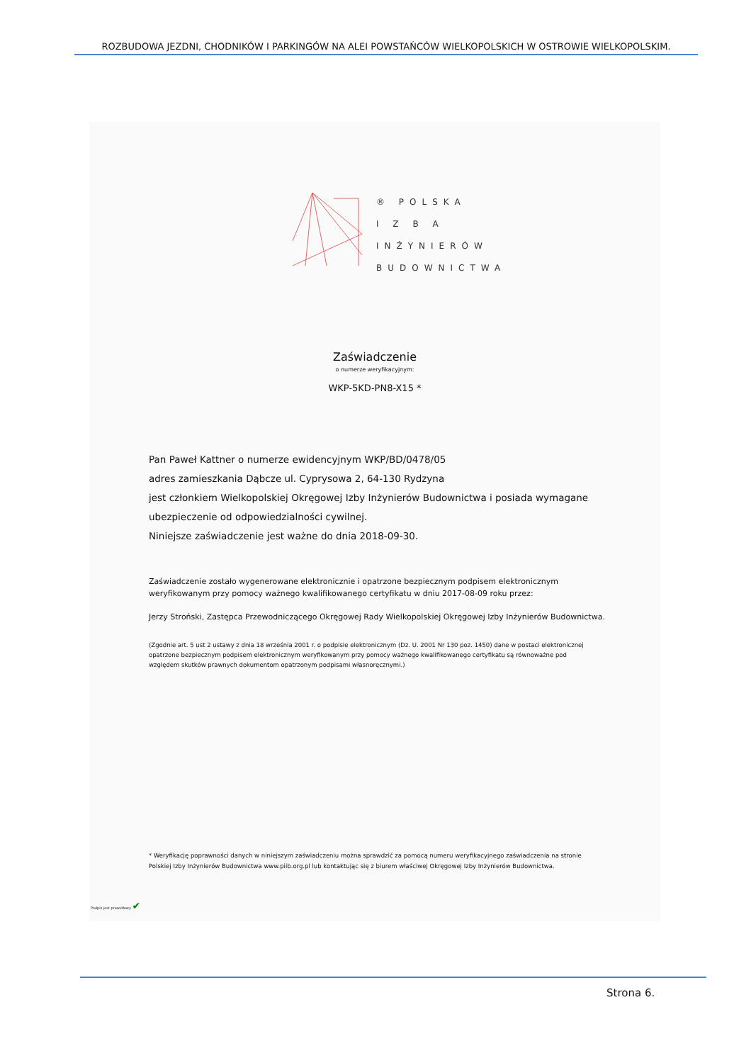ROZBUDOWA JEZDNI, CHODNIKÓW I PARKINGÓW NA ALEI POWSTAŃCÓW WIELKOPOLSKICH W OSTROWIE WIELKOPOLSKIM.
® POLSKA
I Z B A
INŻYNIERÓW
BUDOWNICTWA
Zaświadczenie
o numerze weryfikacyjnym:
WKP-5KD-PN8-X15 *
Pan Paweł Kattner o numerze ewidencyjnym WKP/BD/0478/05
adres zamieszkania Dąbcze ul. Cyprysowa 2, 64-130 Rydzyna
jest członkiem Wielkopolskiej Okręgowej Izby Inżynierów Budownictwa i posiada wymagane ubezpieczenie od odpowiedzialności cywilnej.
Niniejsze zaświadczenie jest ważne do dnia 2018-09-30.
Zaświadczenie zostało wygenerowane elektronicznie i opatrzone bezpiecznym podpisem elektronicznym weryfikowanym przy pomocy ważnego kwalifikowanego certyfikatu w dniu 2017-08-09 roku przez:
Jerzy Stroński, Zastępca Przewodniczącego Okręgowej Rady Wielkopolskiej Okręgowej Izby Inżynierów Budownictwa.
(Zgodnie art. 5 ust 2 ustawy z dnia 18 września 2001 r. o podpisie elektronicznym (Dz. U. 2001 Nr 130 poz. 1450) dane w postaci elektronicznej opatrzone bezpiecznym podpisem elektronicznym weryfikowanym przy pomocy ważnego kwalifikowanego certyfikatu są równoważne pod względem skutków prawnych dokumentom opatrzonym podpisami własnoręcznymi.)
* Weryfikację poprawności danych w niniejszym zaświadczeniu można sprawdzić za pomocą numeru weryfikacyjnego zaświadczenia na stronie Polskiej Izby Inżynierów Budownictwa www.piib.org.pl lub kontaktując się z biurem właściwej Okręgowej Izby Inżynierów Budownictwa.
Podpis jest prawidłowy ✔
Strona 6.